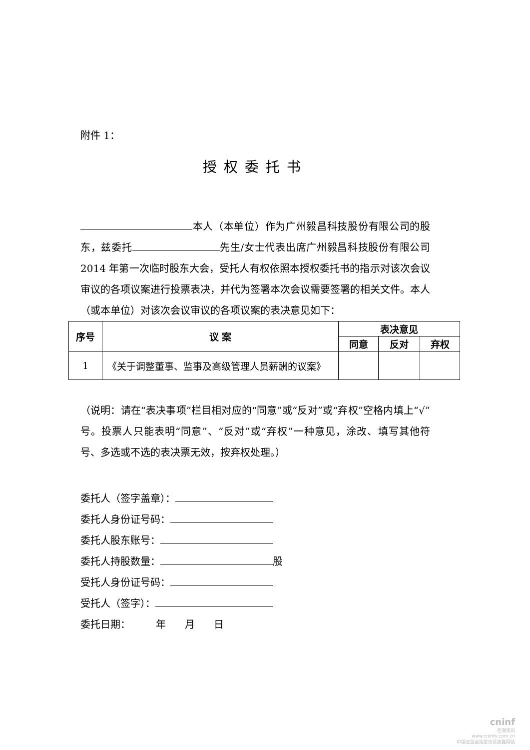附件 1：
授权委托书
本人（本单位）作为广州毅昌科技股份有限公司的股东，兹委托 先生/女士代表出席广州毅昌科技股份有限公司 2014 年第一次临时股东大会，受托人有权依照本授权委托书的指示对该次会议审议的各项议案进行投票表决，并代为签署本次会议需要签署的相关文件。本人（或本单位）对该次会议审议的各项议案的表决意见如下：
| 序号 | 议 案 | 表决意见 | | |
| --- | --- | --- | --- | --- |
| | | 同意 | 反对 | 弃权 |
| 1 | 《关于调整董事、监事及高级管理人员薪酬的议案》 | | | |
（说明：请在“表决事项”栏目相对应的“同意”或“反对”或“弃权”空格内填上“√”号。投票人只能表明“同意”、“反对”或“弃权”一种意见，涂改、填写其他符号、多选或不选的表决票无效，按弃权处理。）
委托人（签字盖章）：
委托人身份证号码：
委托人股东账号：
委托人持股数量： 股
受托人身份证号码：
受托人（签字）：
委托日期： 年 月 日
cninf
巨潮资讯
www.cninfo.com.cn
中国证监会指定信息披露网站